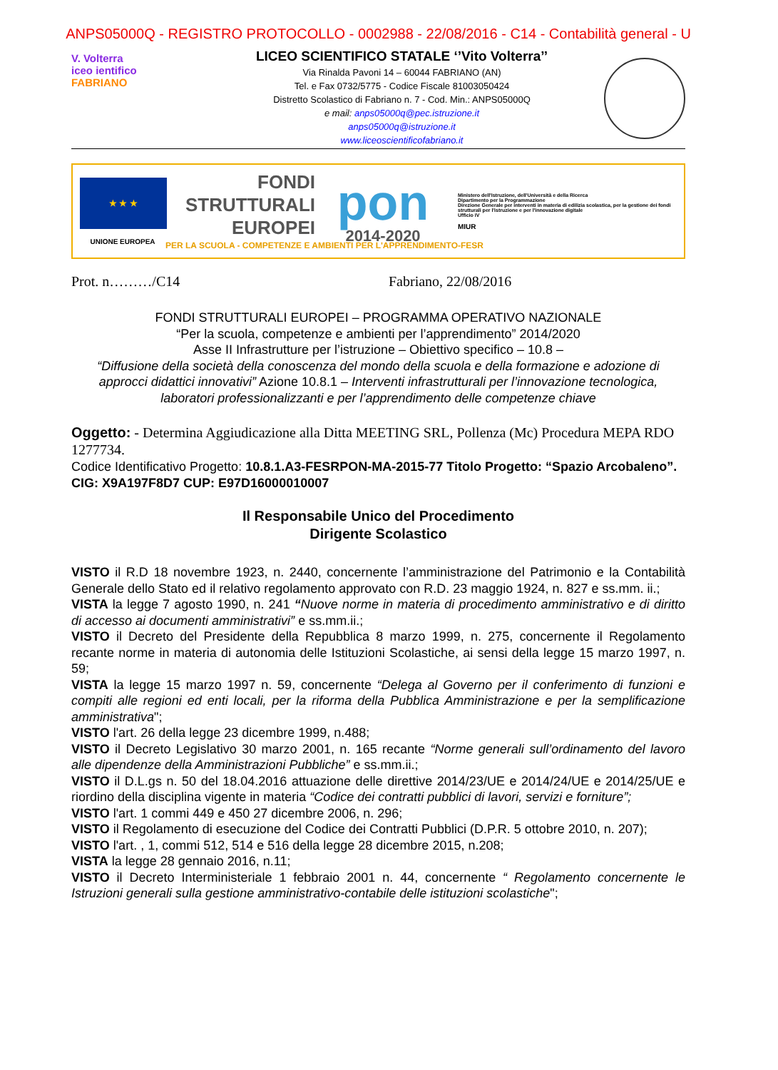ANPS05000Q - REGISTRO PROTOCOLLO - 0002988 - 22/08/2016 - C14 - Contabilità general - U
V. Volterra
iceo ientifico
FABRIANO
LICEO SCIENTIFICO STATALE ‘’Vito Volterra’’
Via Rinalda Pavoni 14 – 60044 FABRIANO (AN)
Tel. e Fax 0732/5775 - Codice Fiscale 81003050424
Distretto Scolastico di Fabriano n. 7 - Cod. Min.: ANPS05000Q
e mail: anps05000q@pec.istruzione.it
anps05000q@istruzione.it
www.liceoscientificofabriano.it
★ ★ ★
UNIONE EUROPEA
FONDI
STRUTTURALI
EUROPEI
PER LA SCUOLA - COMPETENZE E AMBIENTI PER L'APPRENDIMENTO-FESR
pon
2014-2020
Ministero dell'Istruzione, dell'Università e della Ricerca
Dipartimento per la Programmazione
Direzione Generale per interventi in materia di edilizia scolastica, per la gestione dei fondi strutturali per l'istruzione e per l'innovazione digitale
Ufficio IV
MIUR
Prot. n………/C14 Fabriano, 22/08/2016
FONDI STRUTTURALI EUROPEI – PROGRAMMA OPERATIVO NAZIONALE
“Per la scuola, competenze e ambienti per l’apprendimento” 2014/2020
Asse II Infrastrutture per l’istruzione – Obiettivo specifico – 10.8 –
“Diffusione della società della conoscenza del mondo della scuola e della formazione e adozione di approcci didattici innovativi” Azione 10.8.1 – Interventi infrastrutturali per l’innovazione tecnologica, laboratori professionalizzanti e per l’apprendimento delle competenze chiave
Oggetto: - Determina Aggiudicazione alla Ditta MEETING SRL, Pollenza (Mc) Procedura MEPA RDO 1277734.
Codice Identificativo Progetto: 10.8.1.A3-FESRPON-MA-2015-77 Titolo Progetto: “Spazio Arcobaleno”.
CIG: X9A197F8D7 CUP: E97D16000010007
Il Responsabile Unico del Procedimento
Dirigente Scolastico
VISTO il R.D 18 novembre 1923, n. 2440, concernente l’amministrazione del Patrimonio e la Contabilità Generale dello Stato ed il relativo regolamento approvato con R.D. 23 maggio 1924, n. 827 e ss.mm. ii.;
VISTA la legge 7 agosto 1990, n. 241 “Nuove norme in materia di procedimento amministrativo e di diritto di accesso ai documenti amministrativi” e ss.mm.ii.;
VISTO il Decreto del Presidente della Repubblica 8 marzo 1999, n. 275, concernente il Regolamento recante norme in materia di autonomia delle Istituzioni Scolastiche, ai sensi della legge 15 marzo 1997, n. 59;
VISTA la legge 15 marzo 1997 n. 59, concernente “Delega al Governo per il conferimento di funzioni e compiti alle regioni ed enti locali, per la riforma della Pubblica Amministrazione e per la semplificazione amministrativa";
VISTO l'art. 26 della legge 23 dicembre 1999, n.488;
VISTO il Decreto Legislativo 30 marzo 2001, n. 165 recante “Norme generali sull’ordinamento del lavoro alle dipendenze della Amministrazioni Pubbliche” e ss.mm.ii.;
VISTO il D.L.gs n. 50 del 18.04.2016 attuazione delle direttive 2014/23/UE e 2014/24/UE e 2014/25/UE e riordino della disciplina vigente in materia “Codice dei contratti pubblici di lavori, servizi e forniture”;
VISTO l'art. 1 commi 449 e 450 27 dicembre 2006, n. 296;
VISTO il Regolamento di esecuzione del Codice dei Contratti Pubblici (D.P.R. 5 ottobre 2010, n. 207);
VISTO l'art. , 1, commi 512, 514 e 516 della legge 28 dicembre 2015, n.208;
VISTA la legge 28 gennaio 2016, n.11;
VISTO il Decreto Interministeriale 1 febbraio 2001 n. 44, concernente “ Regolamento concernente le Istruzioni generali sulla gestione amministrativo-contabile delle istituzioni scolastiche";